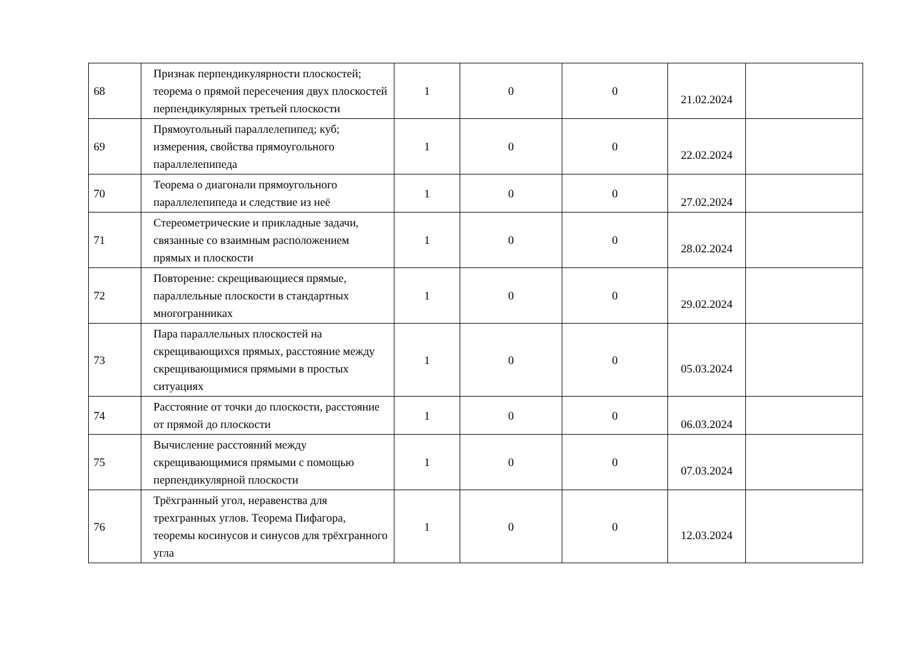| 68 | Признак перпендикулярности плоскостей; теорема о прямой пересечения двух плоскостей перпендикулярных третьей плоскости | 1 | 0 | 0 | 21.02.2024 | |
| 69 | Прямоугольный параллелепипед; куб; измерения, свойства прямоугольного параллелепипеда | 1 | 0 | 0 | 22.02.2024 | |
| 70 | Теорема о диагонали прямоугольного параллелепипеда и следствие из неё | 1 | 0 | 0 | 27.02.2024 | |
| 71 | Стереометрические и прикладные задачи, связанные со взаимным расположением прямых и плоскости | 1 | 0 | 0 | 28.02.2024 | |
| 72 | Повторение: скрещивающиеся прямые, параллельные плоскости в стандартных многогранниках | 1 | 0 | 0 | 29.02.2024 | |
| 73 | Пара параллельных плоскостей на скрещивающихся прямых, расстояние между скрещивающимися прямыми в простых ситуациях | 1 | 0 | 0 | 05.03.2024 | |
| 74 | Расстояние от точки до плоскости, расстояние от прямой до плоскости | 1 | 0 | 0 | 06.03.2024 | |
| 75 | Вычисление расстояний между скрещивающимися прямыми с помощью перпендикулярной плоскости | 1 | 0 | 0 | 07.03.2024 | |
| 76 | Трёхгранный угол, неравенства для трехгранных углов. Теорема Пифагора, теоремы косинусов и синусов для трёхгранного угла | 1 | 0 | 0 | 12.03.2024 | |